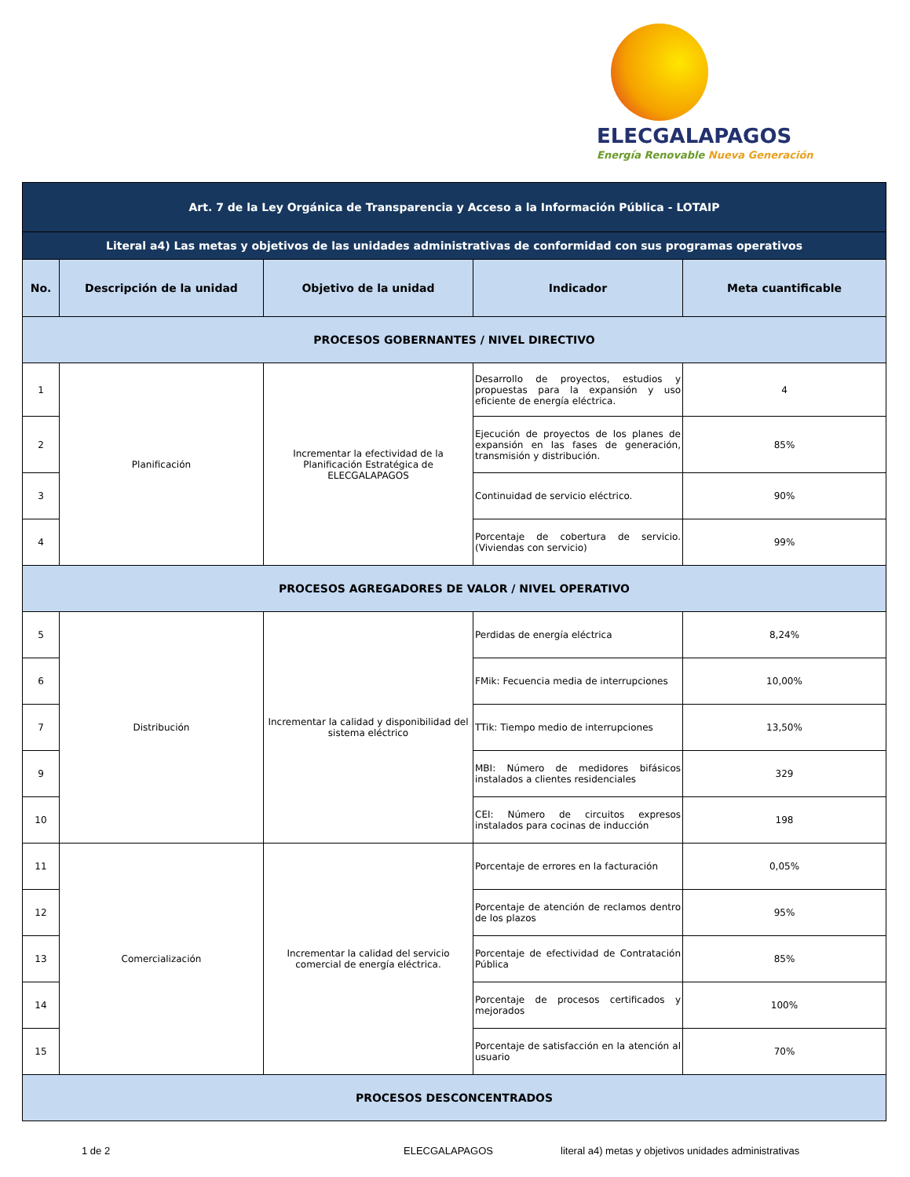ELECGALAPAGOS
Energía Renovable Nueva Generación
| Art. 7 de la Ley Orgánica de Transparencia y Acceso a la Información Pública - LOTAIP | | | | |
| Literal a4) Las metas y objetivos de las unidades administrativas de conformidad con sus programas operativos | | | | |
| No. | Descripción de la unidad | Objetivo de la unidad | Indicador | Meta cuantificable |
| PROCESOS GOBERNANTES / NIVEL DIRECTIVO | | | | |
| 1 | Planificación | Incrementar la efectividad de la Planificación Estratégica de ELECGALAPAGOS | Desarrollo de proyectos, estudios y propuestas para la expansión y uso eficiente de energía eléctrica. | 4 |
| 2 | | | Ejecución de proyectos de los planes de expansión en las fases de generación, transmisión y distribución. | 85% |
| 3 | | | Continuidad de servicio eléctrico. | 90% |
| 4 | | | Porcentaje de cobertura de servicio. (Viviendas con servicio) | 99% |
| PROCESOS AGREGADORES DE VALOR / NIVEL OPERATIVO | | | | |
| 5 | Distribución | Incrementar la calidad y disponibilidad del sistema eléctrico | Perdidas de energía eléctrica | 8,24% |
| 6 | | | FMik: Fecuencia media de interrupciones | 10,00% |
| 7 | | | TTik: Tiempo medio de interrupciones | 13,50% |
| 9 | | | MBI: Número de medidores bifásicos instalados a clientes residenciales | 329 |
| 10 | | | CEI: Número de circuitos expresos instalados para cocinas de inducción | 198 |
| 11 | Comercialización | Incrementar la calidad del servicio comercial de energía eléctrica. | Porcentaje de errores en la facturación | 0,05% |
| 12 | | | Porcentaje de atención de reclamos dentro de los plazos | 95% |
| 13 | | | Porcentaje de efectividad de Contratación Pública | 85% |
| 14 | | | Porcentaje de procesos certificados y mejorados | 100% |
| 15 | | | Porcentaje de satisfacción en la atención al usuario | 70% |
| PROCESOS DESCONCENTRADOS | | | | |
1 de 2 ELECGALAPAGOS literal a4) metas y objetivos unidades administrativas